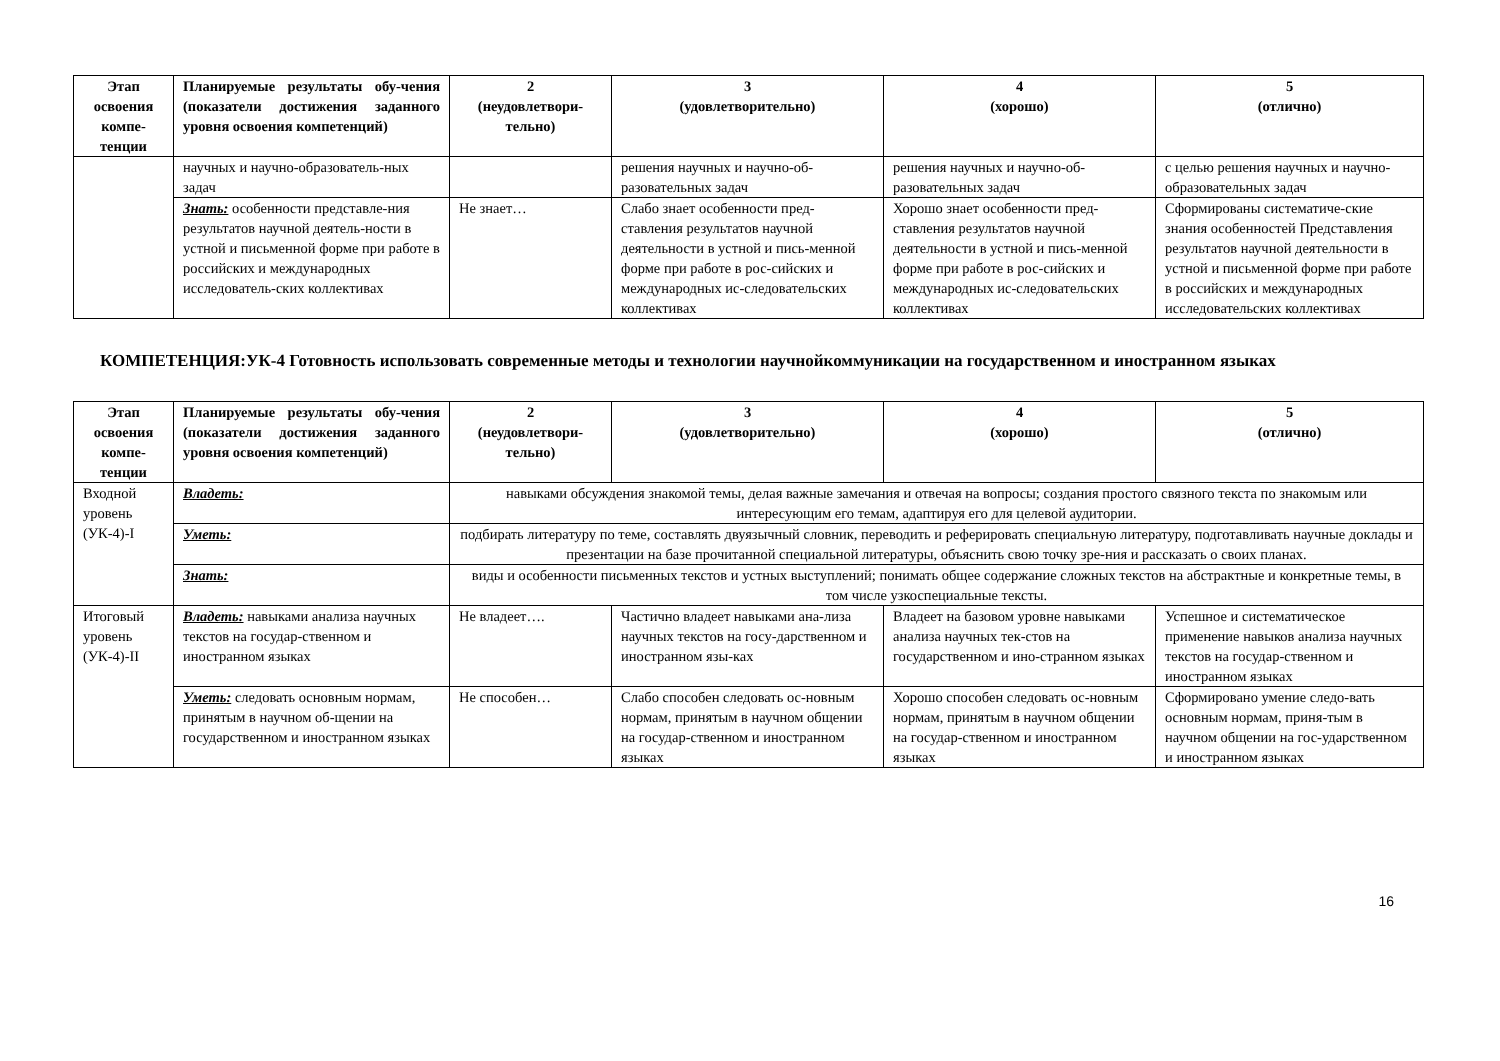| Этап освоения компе-тенции | Планируемые результаты обу-чения (показатели достижения заданного уровня освоения компетенций) | 2 (неудовлетвори-тельно) | 3 (удовлетворительно) | 4 (хорошо) | 5 (отлично) |
| --- | --- | --- | --- | --- | --- |
| | научных и научно-образователь-ных задач | | решения научных и научно-об-разовательных задач | решения научных и научно-об-разовательных задач | с целью решения научных и научно-образовательных задач |
| | Знать: особенности представле-ния результатов научной деятель-ности в устной и письменной форме при работе в российских и международных исследователь-ских коллективах | Не знает… | Слабо знает особенности пред-ставления результатов научной деятельности в устной и пись-менной форме при работе в рос-сийских и международных ис-следовательских коллективах | Хорошо знает особенности пред-ставления результатов научной деятельности в устной и пись-менной форме при работе в рос-сийских и международных ис-следовательских коллективах | Сформированы систематиче-ские знания особенностей Представления результатов научной деятельности в устной и письменной форме при работе в российских и международных исследовательских коллективах |
КОМПЕТЕНЦИЯ:УК-4 Готовность использовать современные методы и технологии научнойкоммуникации на государственном и иностранном языках
| Этап освоения компе-тенции | Планируемые результаты обу-чения (показатели достижения заданного уровня освоения компетенций) | 2 (неудовлетвори-тельно) | 3 (удовлетворительно) | 4 (хорошо) | 5 (отлично) |
| --- | --- | --- | --- | --- | --- |
| Входной уровень (УК-4)-I | Владеть: | навыками обсуждения знакомой темы, делая важные замечания и отвечая на вопросы; создания простого связного текста по знакомым или интересующим его темам, адаптируя его для целевой аудитории. | | | |
| | Уметь: | подбирать литературу по теме, составлять двуязычный словник, переводить и реферировать специальную литературу, подготавливать научные доклады и презентации на базе прочитанной специальной литературы, объяснить свою точку зре-ния и рассказать о своих планах. | | | |
| | Знать: | виды и особенности письменных текстов и устных выступлений; понимать общее содержание сложных текстов на абстрактные и конкретные темы, в том числе узкоспециальные тексты. | | | |
| Итоговый уровень (УК-4)-II | Владеть: навыками анализа научных текстов на государ-ственном и иностранном языках | Не владеет…. | Частично владеет навыками ана-лиза научных текстов на госу-дарственном и иностранном язы-ках | Владеет на базовом уровне навыками анализа научных тек-стов на государственном и ино-странном языках | Успешное и систематическое применение навыков анализа научных текстов на государ-ственном и иностранном языках |
| | Уметь: следовать основным нормам, принятым в научном об-щении на государственном и иностранном языках | Не способен… | Слабо способен следовать ос-новным нормам, принятым в научном общении на государ-ственном и иностранном языках | Хорошо способен следовать ос-новным нормам, принятым в научном общении на государ-ственном и иностранном языках | Сформировано умение следо-вать основным нормам, приня-тым в научном общении на гос-ударственном и иностранном языках |
16